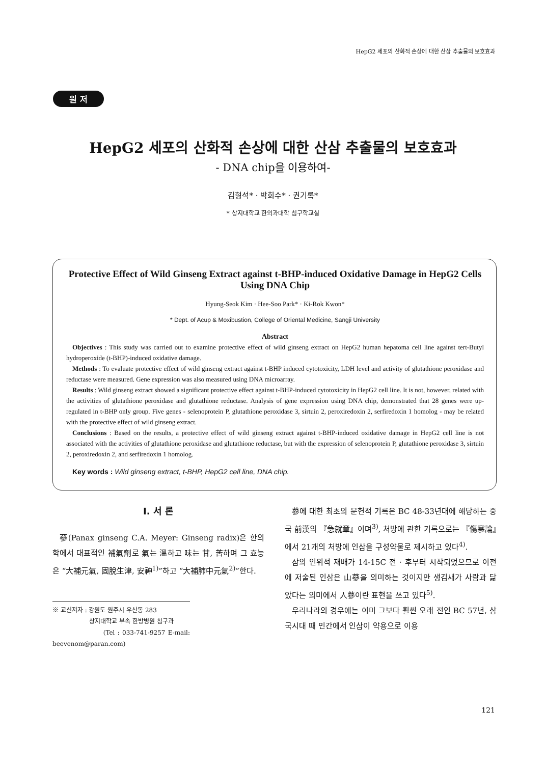HepG2 세포의 산화적 손상에 대한 산삼 추출물의 보호효과
원 저
HepG2 세포의 산화적 손상에 대한 산삼 추출물의 보호효과
- DNA chip을 이용하여-
김형석* · 박희수* · 권기록*
* 상지대학교 한의과대학 침구학교실
Protective Effect of Wild Ginseng Extract against t-BHP-induced Oxidative Damage in HepG2 Cells Using DNA Chip
Hyung-Seok Kim · Hee-Soo Park* · Ki-Rok Kwon*
* Dept. of Acup & Moxibustion, College of Oriental Medicine, Sangji University
Abstract
Objectives : This study was carried out to examine protective effect of wild ginseng extract on HepG2 human hepatoma cell line against tert-Butyl hydroperoxide (t-BHP)-induced oxidative damage.
Methods : To evaluate protective effect of wild ginseng extract against t-BHP induced cytotoxicity, LDH level and activity of glutathione peroxidase and reductase were measured. Gene expression was also measured using DNA microarray.
Results : Wild ginseng extract showed a significant protective effect against t-BHP-induced cytotoxicity in HepG2 cell line. It is not, however, related with the activities of glutathione peroxidase and glutathione reductase. Analysis of gene expression using DNA chip, demonstrated that 28 genes were up-regulated in t-BHP only group. Five genes - selenoprotein P, glutathione peroxidase 3, sirtuin 2, peroxiredoxin 2, serfiredoxin 1 homolog - may be related with the protective effect of wild ginseng extract.
Conclusions : Based on the results, a protective effect of wild ginseng extract against t-BHP-induced oxidative damage in HepG2 cell line is not associated with the activities of glutathione peroxidase and glutathione reductase, but with the expression of selenoprotein P, glutathione peroxidase 3, sirtuin 2, peroxiredoxin 2, and serfiredoxin 1 homolog.
Key words : Wild ginseng extract, t-BHP, HepG2 cell line, DNA chip.
Ⅰ. 서 론
蔘(Panax ginseng C.A. Meyer: Ginseng radix)은 한의학에서 대표적인 補氣劑로 氣는 溫하고 味는 甘, 苦하며 그 효능은 “大補元氣, 固脫生津, 安神<sup>1)</sup>”하고 “大補肺中元氣<sup>2)</sup>”한다.
※ 교신저자 : 강원도 원주시 우산동 283
상지대학교 부속 한방병원 침구과
(Tel : 033-741-9257 E-mail: beevenom@paran.com)
蔘에 대한 최초의 문헌적 기록은 BC 48-33년대에 해당하는 중국 前漢의 『急就章』이며<sup>3)</sup>, 처방에 관한 기록으로는 『傷寒論』에서 21개의 처방에 인삼을 구성약물로 제시하고 있다<sup>4)</sup>.
삼의 인위적 재배가 14-15C 전 · 후부터 시작되었으므로 이전에 저술된 인삼은 山蔘을 의미하는 것이지만 생김새가 사람과 닮았다는 의미에서 人蔘이란 표현을 쓰고 있다<sup>5)</sup>.
우리나라의 경우에는 이미 그보다 훨씬 오래 전인 BC 57년, 삼국시대 때 민간에서 인삼이 약용으로 이용
121